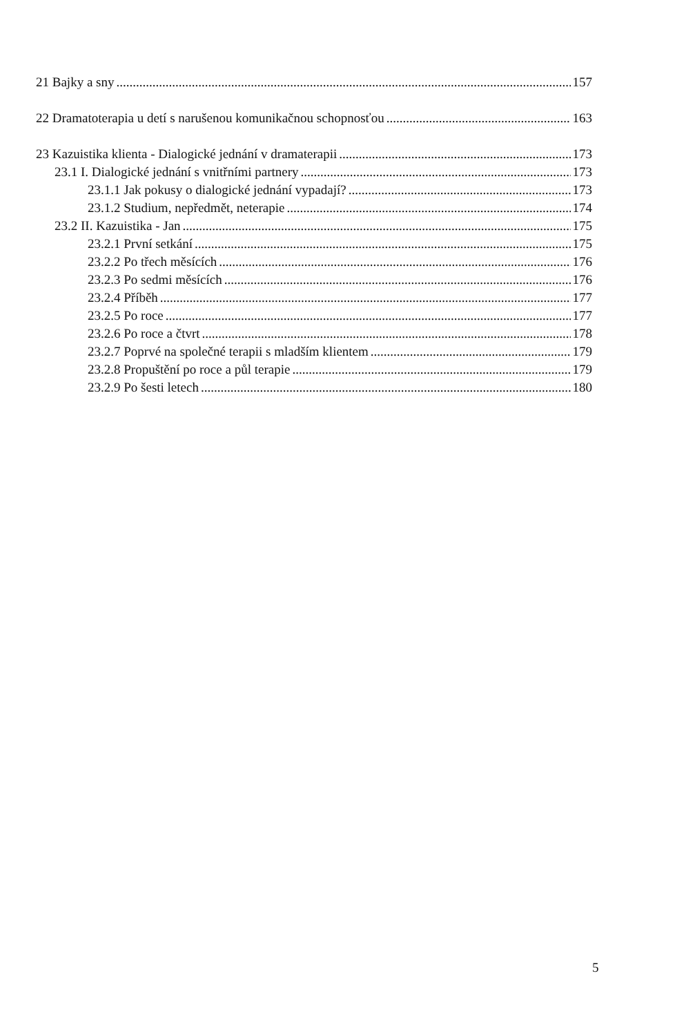21 Bajky a sny 157
22 Dramatoterapia u detí s narušenou komunikačnou schopnosťou 163
23 Kazuistika klienta - Dialogické jednání v dramaterapii 173
23.1 I. Dialogické jednání s vnitřními partnery 173
23.1.1 Jak pokusy o dialogické jednání vypadají? 173
23.1.2 Studium, nepředmět, neterapie 174
23.2 II. Kazuistika - Jan 175
23.2.1 První setkání 175
23.2.2 Po třech měsících 176
23.2.3 Po sedmi měsících 176
23.2.4 Příběh 177
23.2.5 Po roce 177
23.2.6 Po roce a čtvrt 178
23.2.7 Poprvé na společné terapii s mladším klientem 179
23.2.8 Propuštění po roce a půl terapie 179
23.2.9 Po šesti letech 180
5